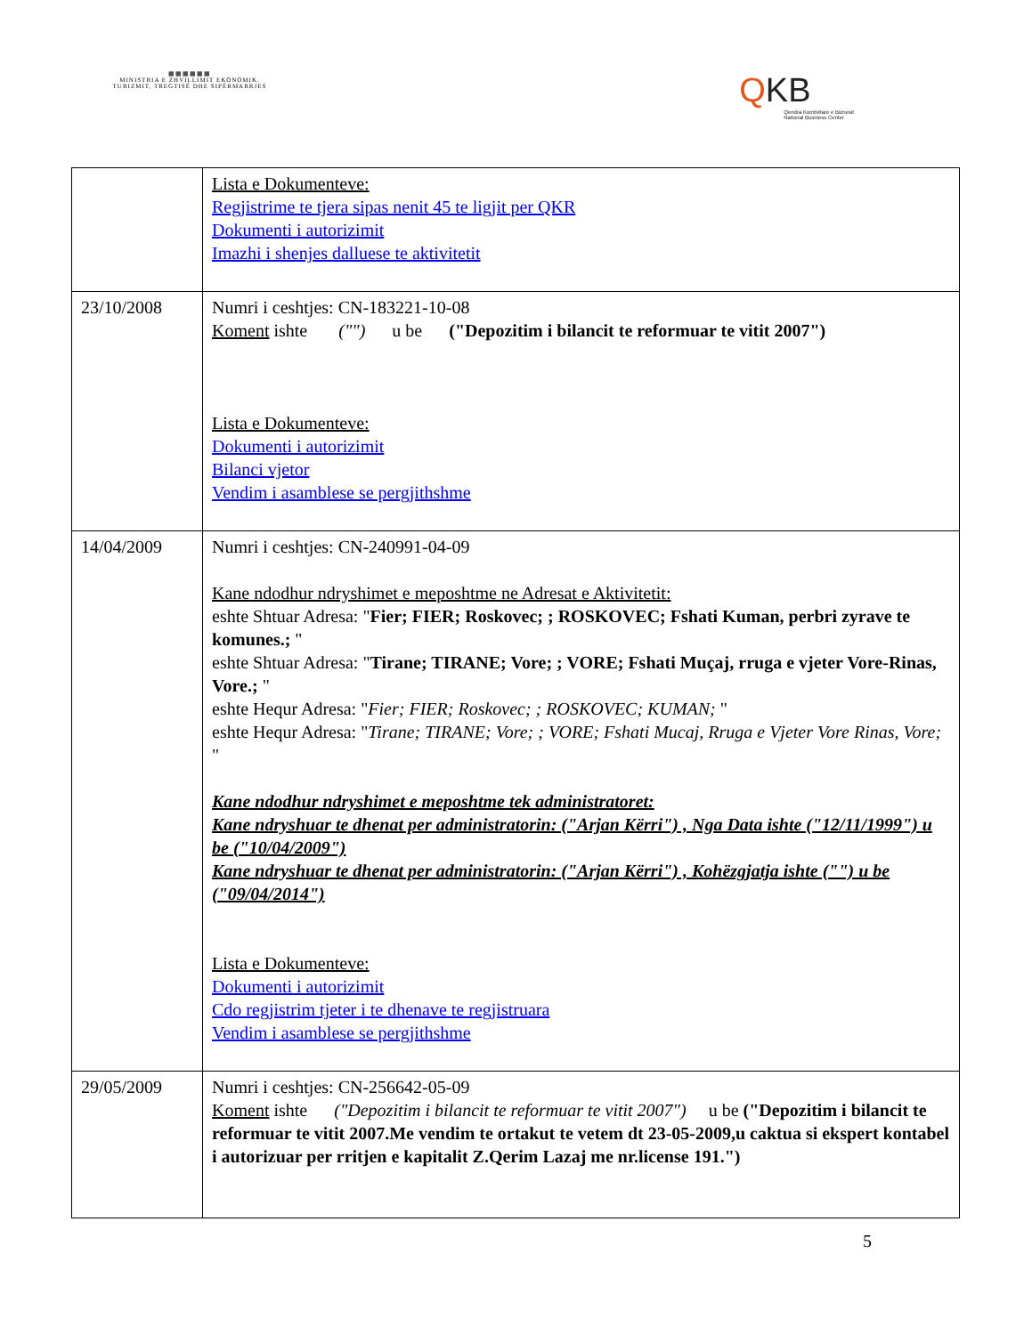▦▦▦▦▦▦
MINISTRIA E ZHVILLIMIT EKONOMIK, TURIZMIT, TREGTISË DHE SIPËRMARRJES
QKB
Qendra Kombëtare e Biznesit
National Business Center
| | Lista e Dokumenteve: Regjistrime te tjera sipas nenit 45 te ligjit per QKR Dokumenti i autorizimit Imazhi i shenjes dalluese te aktivitetit |
| 23/10/2008 | Numri i ceshtjes: CN-183221-10-08 Koment ishte ("") u be ("Depozitim i bilancit te reformuar te vitit 2007") Lista e Dokumenteve: Dokumenti i autorizimit Bilanci vjetor Vendim i asamblese se pergjithshme |
| 14/04/2009 | Numri i ceshtjes: CN-240991-04-09 Kane ndodhur ndryshimet e meposhtme ne Adresat e Aktivitetit: eshte Shtuar Adresa: " Fier; FIER; Roskovec; ; ROSKOVEC; Fshati Kuman, perbri zyrave te komunes.; " eshte Shtuar Adresa: " Tirane; TIRANE; Vore; ; VORE; Fshati Muçaj, rruga e vjeter Vore-Rinas, Vore.; " eshte Hequr Adresa: " Fier; FIER; Roskovec; ; ROSKOVEC; KUMAN; " eshte Hequr Adresa: " Tirane; TIRANE; Vore; ; VORE; Fshati Mucaj, Rruga e Vjeter Vore Rinas, Vore; " Kane ndodhur ndryshimet e meposhtme tek administratoret: Kane ndryshuar te dhenat per administratorin: ("Arjan Kërri") , Nga Data ishte ("12/11/1999") u be ("10/04/2009") Kane ndryshuar te dhenat per administratorin: ("Arjan Kërri") , Kohëzgjatja ishte ("") u be ("09/04/2014") Lista e Dokumenteve: Dokumenti i autorizimit Cdo regjistrim tjeter i te dhenave te regjistruara Vendim i asamblese se pergjithshme |
| 29/05/2009 | Numri i ceshtjes: CN-256642-05-09 Koment ishte ("Depozitim i bilancit te reformuar te vitit 2007") u be ("Depozitim i bilancit te reformuar te vitit 2007.Me vendim te ortakut te vetem dt 23-05-2009,u caktua si ekspert kontabel i autorizuar per rritjen e kapitalit Z.Qerim Lazaj me nr.license 191.") |
5